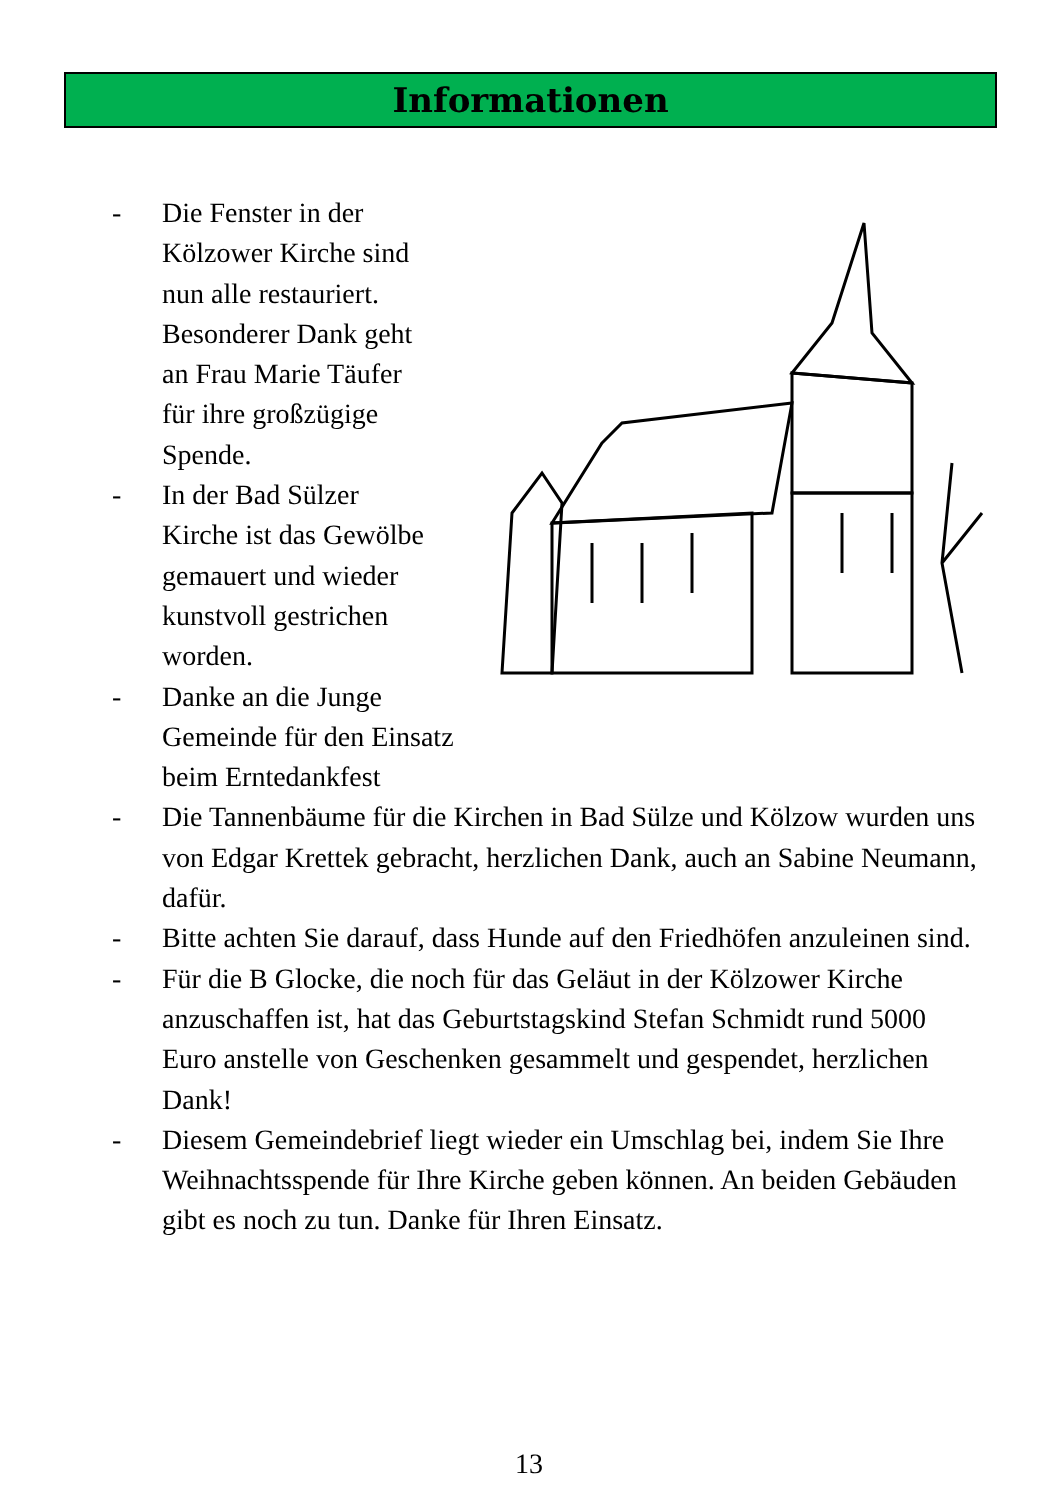Informationen
- Die Fenster in der
Kölzower Kirche sind
nun alle restauriert.
Besonderer Dank geht
an Frau Marie Täufer
für ihre großzügige
Spende.
- In der Bad Sülzer
Kirche ist das Gewölbe
gemauert und wieder
kunstvoll gestrichen
worden.
- Danke an die Junge
Gemeinde für den Einsatz beim Erntedankfest
- Die Tannenbäume für die Kirchen in Bad Sülze und Kölzow wurden uns von Edgar Krettek gebracht, herzlichen Dank, auch an Sabine Neumann, dafür.
- Bitte achten Sie darauf, dass Hunde auf den Friedhöfen anzuleinen sind.
- Für die B Glocke, die noch für das Geläut in der Kölzower Kirche anzuschaffen ist, hat das Geburtstagskind Stefan Schmidt rund 5000 Euro anstelle von Geschenken gesammelt und gespendet, herzlichen Dank!
- Diesem Gemeindebrief liegt wieder ein Umschlag bei, indem Sie Ihre Weihnachtsspende für Ihre Kirche geben können. An beiden Gebäuden gibt es noch zu tun. Danke für Ihren Einsatz.
13